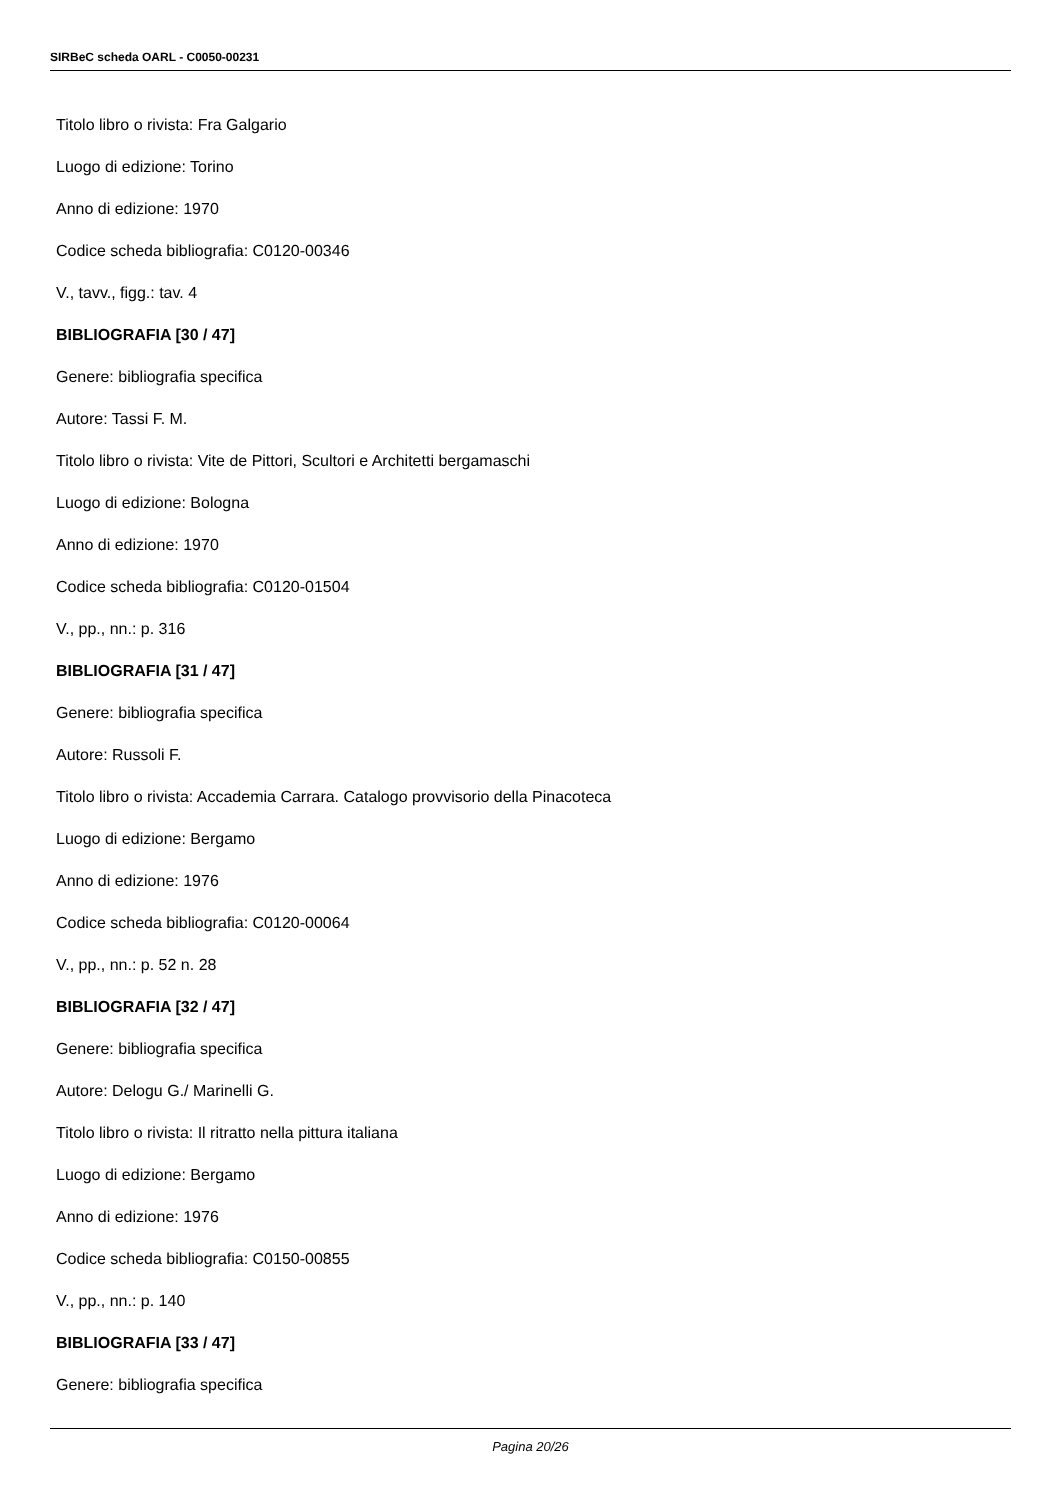SIRBeC scheda OARL - C0050-00231
Titolo libro o rivista: Fra Galgario
Luogo di edizione: Torino
Anno di edizione: 1970
Codice scheda bibliografia: C0120-00346
V., tavv., figg.: tav. 4
BIBLIOGRAFIA [30 / 47]
Genere: bibliografia specifica
Autore: Tassi F. M.
Titolo libro o rivista: Vite de Pittori, Scultori e Architetti bergamaschi
Luogo di edizione: Bologna
Anno di edizione: 1970
Codice scheda bibliografia: C0120-01504
V., pp., nn.: p. 316
BIBLIOGRAFIA [31 / 47]
Genere: bibliografia specifica
Autore: Russoli F.
Titolo libro o rivista: Accademia Carrara. Catalogo provvisorio della Pinacoteca
Luogo di edizione: Bergamo
Anno di edizione: 1976
Codice scheda bibliografia: C0120-00064
V., pp., nn.: p. 52 n. 28
BIBLIOGRAFIA [32 / 47]
Genere: bibliografia specifica
Autore: Delogu G./ Marinelli G.
Titolo libro o rivista: Il ritratto nella pittura italiana
Luogo di edizione: Bergamo
Anno di edizione: 1976
Codice scheda bibliografia: C0150-00855
V., pp., nn.: p. 140
BIBLIOGRAFIA [33 / 47]
Genere: bibliografia specifica
Pagina 20/26